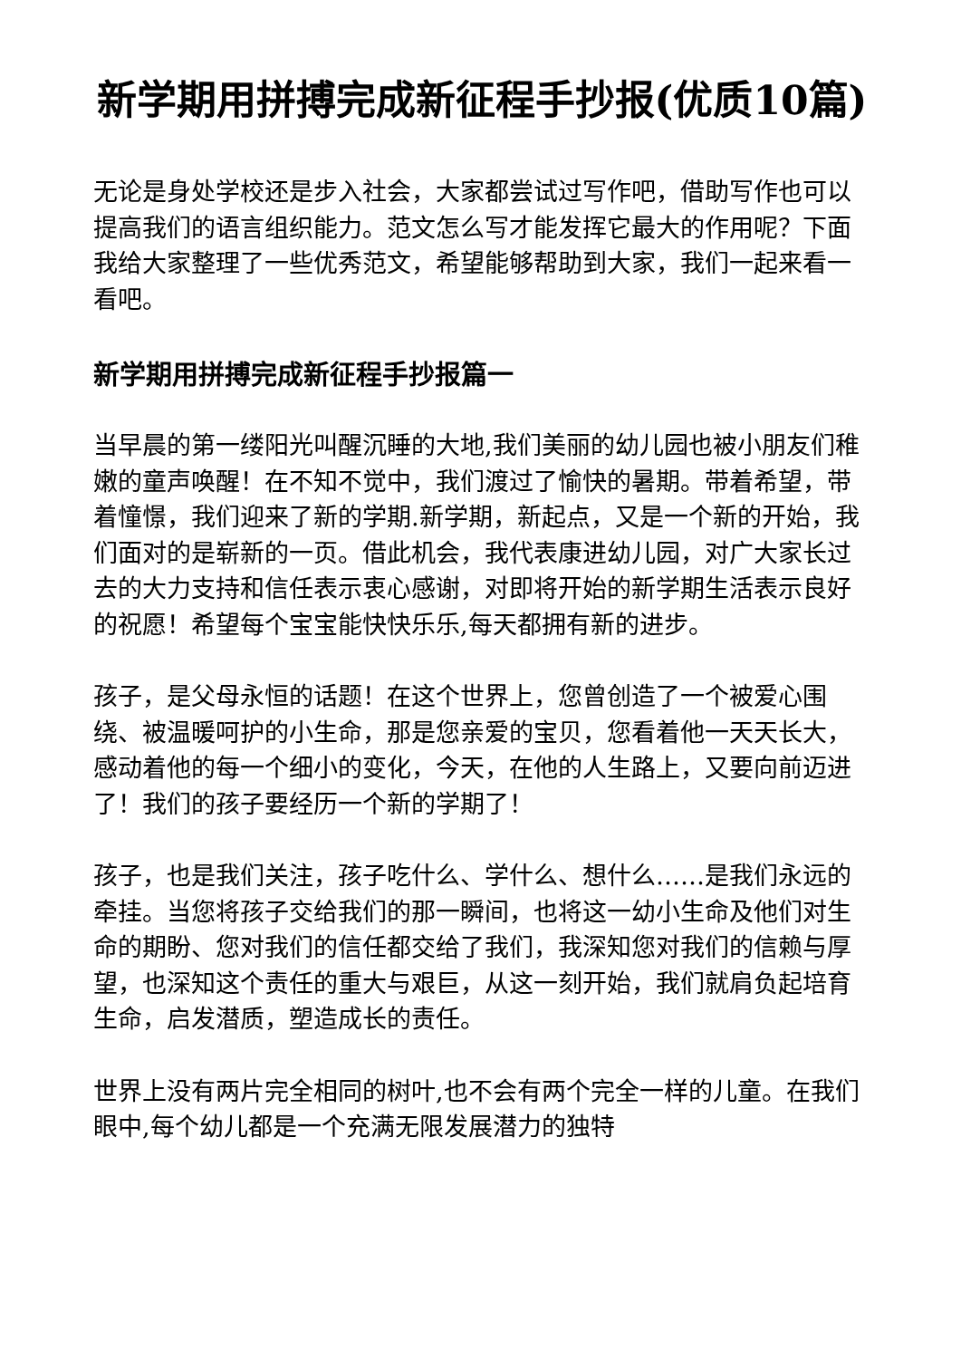新学期用拼搏完成新征程手抄报(优质10篇)
无论是身处学校还是步入社会，大家都尝试过写作吧，借助写作也可以提高我们的语言组织能力。范文怎么写才能发挥它最大的作用呢？下面我给大家整理了一些优秀范文，希望能够帮助到大家，我们一起来看一看吧。
新学期用拼搏完成新征程手抄报篇一
当早晨的第一缕阳光叫醒沉睡的大地,我们美丽的幼儿园也被小朋友们稚嫩的童声唤醒！在不知不觉中，我们渡过了愉快的暑期。带着希望，带着憧憬，我们迎来了新的学期.新学期，新起点，又是一个新的开始，我们面对的是崭新的一页。借此机会，我代表康进幼儿园，对广大家长过去的大力支持和信任表示衷心感谢，对即将开始的新学期生活表示良好的祝愿！希望每个宝宝能快快乐乐,每天都拥有新的进步。
孩子，是父母永恒的话题！在这个世界上，您曾创造了一个被爱心围绕、被温暖呵护的小生命，那是您亲爱的宝贝，您看着他一天天长大，感动着他的每一个细小的变化，今天，在他的人生路上，又要向前迈进了！我们的孩子要经历一个新的学期了！
孩子，也是我们关注，孩子吃什么、学什么、想什么……是我们永远的牵挂。当您将孩子交给我们的那一瞬间，也将这一幼小生命及他们对生命的期盼、您对我们的信任都交给了我们，我深知您对我们的信赖与厚望，也深知这个责任的重大与艰巨，从这一刻开始，我们就肩负起培育生命，启发潜质，塑造成长的责任。
世界上没有两片完全相同的树叶,也不会有两个完全一样的儿童。在我们眼中,每个幼儿都是一个充满无限发展潜力的独特